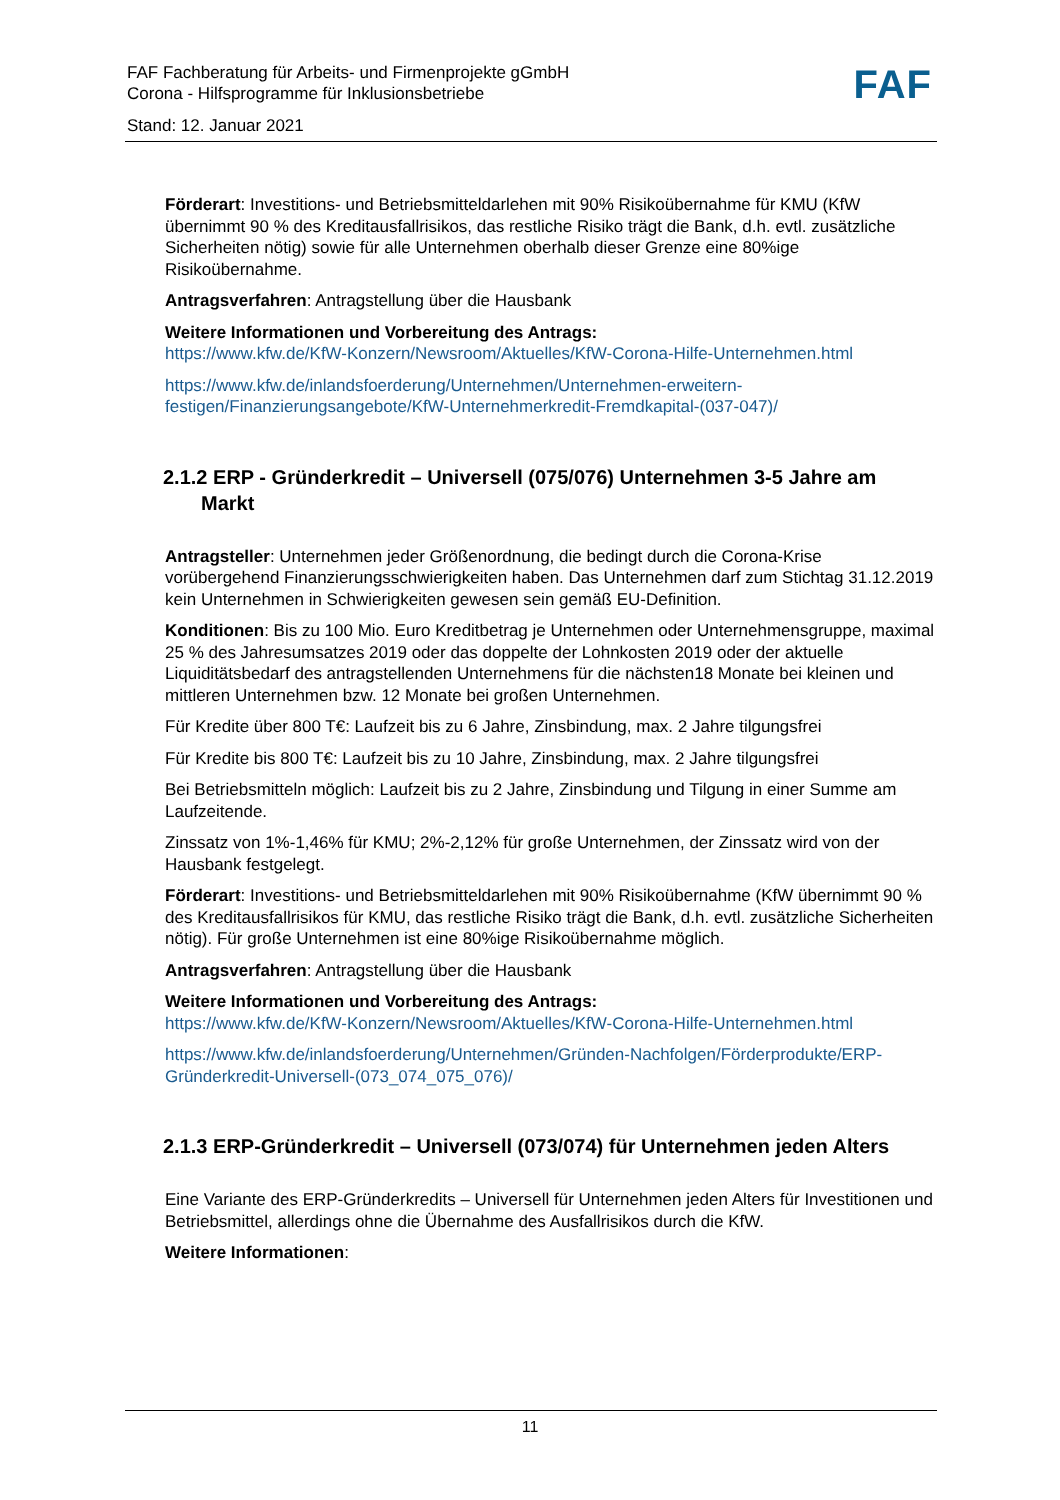FAF Fachberatung für Arbeits- und Firmenprojekte gGmbH
Corona - Hilfsprogramme für Inklusionsbetriebe
Stand: 12. Januar 2021
FAF
Förderart: Investitions- und Betriebsmitteldarlehen mit 90% Risikoübernahme für KMU (KfW übernimmt 90 % des Kreditausfallrisikos, das restliche Risiko trägt die Bank, d.h. evtl. zusätzliche Sicherheiten nötig) sowie für alle Unternehmen oberhalb dieser Grenze eine 80%ige Risikoübernahme.
Antragsverfahren: Antragstellung über die Hausbank
Weitere Informationen und Vorbereitung des Antrags:
https://www.kfw.de/KfW-Konzern/Newsroom/Aktuelles/KfW-Corona-Hilfe-Unternehmen.html
https://www.kfw.de/inlandsfoerderung/Unternehmen/Unternehmen-erweitern-festigen/Finanzierungsangebote/KfW-Unternehmerkredit-Fremdkapital-(037-047)/
2.1.2 ERP - Gründerkredit – Universell (075/076) Unternehmen 3-5 Jahre am Markt
Antragsteller: Unternehmen jeder Größenordnung, die bedingt durch die Corona-Krise vorübergehend Finanzierungsschwierigkeiten haben. Das Unternehmen darf zum Stichtag 31.12.2019 kein Unternehmen in Schwierigkeiten gewesen sein gemäß EU-Definition.
Konditionen: Bis zu 100 Mio. Euro Kreditbetrag je Unternehmen oder Unternehmensgruppe, maximal 25 % des Jahresumsatzes 2019 oder das doppelte der Lohnkosten 2019 oder der aktuelle Liquiditätsbedarf des antragstellenden Unternehmens für die nächsten18 Monate bei kleinen und mittleren Unternehmen bzw. 12 Monate bei großen Unternehmen.
Für Kredite über 800 T€: Laufzeit bis zu 6 Jahre, Zinsbindung, max. 2 Jahre tilgungsfrei
Für Kredite bis 800 T€: Laufzeit bis zu 10 Jahre, Zinsbindung, max. 2 Jahre tilgungsfrei
Bei Betriebsmitteln möglich: Laufzeit bis zu 2 Jahre, Zinsbindung und Tilgung in einer Summe am Laufzeitende.
Zinssatz von 1%-1,46% für KMU; 2%-2,12% für große Unternehmen, der Zinssatz wird von der Hausbank festgelegt.
Förderart: Investitions- und Betriebsmitteldarlehen mit 90% Risikoübernahme (KfW übernimmt 90 % des Kreditausfallrisikos für KMU, das restliche Risiko trägt die Bank, d.h. evtl. zusätzliche Sicherheiten nötig). Für große Unternehmen ist eine 80%ige Risikoübernahme möglich.
Antragsverfahren: Antragstellung über die Hausbank
Weitere Informationen und Vorbereitung des Antrags:
https://www.kfw.de/KfW-Konzern/Newsroom/Aktuelles/KfW-Corona-Hilfe-Unternehmen.html
https://www.kfw.de/inlandsfoerderung/Unternehmen/Gründen-Nachfolgen/Förderprodukte/ERP-Gründerkredit-Universell-(073_074_075_076)/
2.1.3 ERP-Gründerkredit – Universell (073/074) für Unternehmen jeden Alters
Eine Variante des ERP-Gründerkredits – Universell für Unternehmen jeden Alters für Investitionen und Betriebsmittel, allerdings ohne die Übernahme des Ausfallrisikos durch die KfW.
Weitere Informationen:
11